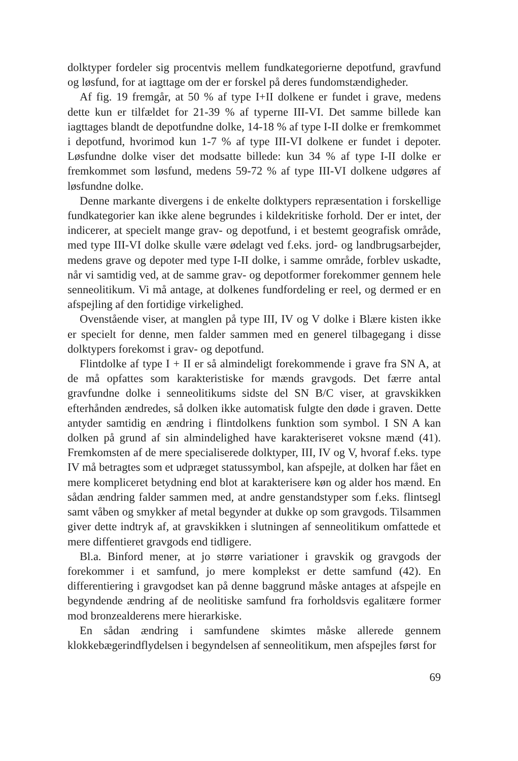dolktyper fordeler sig procentvis mellem fundkategorierne depotfund, gravfund og løsfund, for at iagttage om der er forskel på deres fundomstændigheder.
Af fig. 19 fremgår, at 50 % af type I+II dolkene er fundet i grave, medens dette kun er tilfældet for 21-39 % af typerne III-VI. Det samme billede kan iagttages blandt de depotfundne dolke, 14-18 % af type I-II dolke er fremkommet i depotfund, hvorimod kun 1-7 % af type III-VI dolkene er fundet i depoter. Løsfundne dolke viser det modsatte billede: kun 34 % af type I-II dolke er fremkommet som løsfund, medens 59-72 % af type III-VI dolkene udgøres af løsfundne dolke.
Denne markante divergens i de enkelte dolktypers repræsentation i forskellige fundkategorier kan ikke alene begrundes i kildekritiske forhold. Der er intet, der indicerer, at specielt mange grav- og depotfund, i et bestemt geografisk område, med type III-VI dolke skulle være ødelagt ved f.eks. jord- og landbrugsarbejder, medens grave og depoter med type I-II dolke, i samme område, forblev uskadte, når vi samtidig ved, at de samme grav- og depotformer forekommer gennem hele senneolitikum. Vi må antage, at dolkenes fundfordeling er reel, og dermed er en afspejling af den fortidige virkelighed.
Ovenstående viser, at manglen på type III, IV og V dolke i Blære kisten ikke er specielt for denne, men falder sammen med en generel tilbagegang i disse dolktypers forekomst i grav- og depotfund.
Flintdolke af type I + II er så almindeligt forekommende i grave fra SN A, at de må opfattes som karakteristiske for mænds gravgods. Det færre antal gravfundne dolke i senneolitikums sidste del SN B/C viser, at gravskikken efterhånden ændredes, så dolken ikke automatisk fulgte den døde i graven. Dette antyder samtidig en ændring i flintdolkens funktion som symbol. I SN A kan dolken på grund af sin almindelighed have karakteriseret voksne mænd (41). Fremkomsten af de mere specialiserede dolktyper, III, IV og V, hvoraf f.eks. type IV må betragtes som et udpræget statussymbol, kan afspejle, at dolken har fået en mere kompliceret betydning end blot at karakterisere køn og alder hos mænd. En sådan ændring falder sammen med, at andre genstandstyper som f.eks. flintsegl samt våben og smykker af metal begynder at dukke op som gravgods. Tilsammen giver dette indtryk af, at gravskikken i slutningen af senneolitikum omfattede et mere diffentieret gravgods end tidligere.
Bl.a. Binford mener, at jo større variationer i gravskik og gravgods der forekommer i et samfund, jo mere komplekst er dette samfund (42). En differentiering i gravgodset kan på denne baggrund måske antages at afspejle en begyndende ændring af de neolitiske samfund fra forholdsvis egalitære former mod bronzealderens mere hierarkiske.
En sådan ændring i samfundene skimtes måske allerede gennem klokkebægerindflydelsen i begyndelsen af senneolitikum, men afspejles først for
69